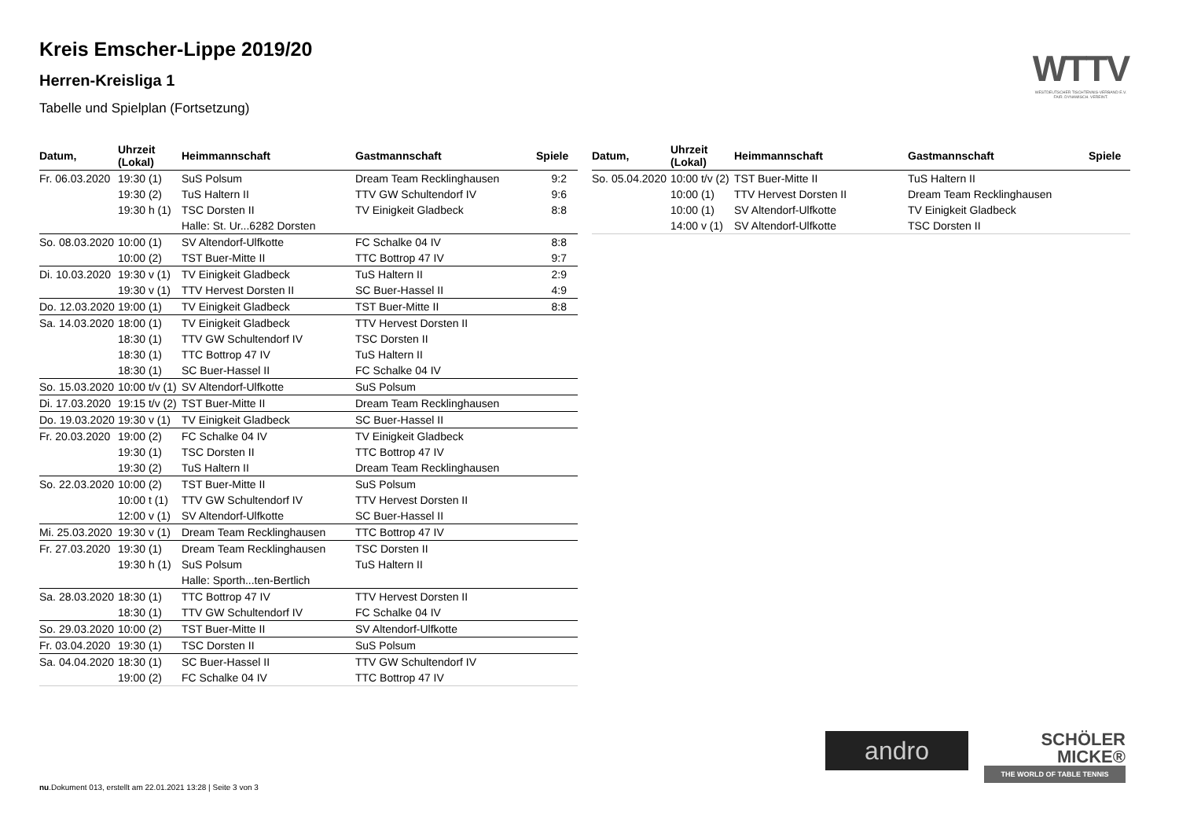Kreis Emscher-Lippe 2019/20
Herren-Kreisliga 1
Tabelle und Spielplan (Fortsetzung)
WTTV
WESTDEUTSCHER TISCHTENNIS-VERBAND E.V. FAIR. DYNAMISCH. VEREINT.
| Datum, | Uhrzeit (Lokal) | Heimmannschaft | Gastmannschaft | Spiele |
| --- | --- | --- | --- | --- |
| Fr. 06.03.2020 | 19:30 (1) | SuS Polsum | Dream Team Recklinghausen | 9:2 |
| | 19:30 (2) | TuS Haltern II | TTV GW Schultendorf IV | 9:6 |
| | 19:30 h (1) | TSC Dorsten II | TV Einigkeit Gladbeck | 8:8 |
| | | Halle: St. Ur...6282 Dorsten | | |
| So. 08.03.2020 | 10:00 (1) | SV Altendorf-Ulfkotte | FC Schalke 04 IV | 8:8 |
| | 10:00 (2) | TST Buer-Mitte II | TTC Bottrop 47 IV | 9:7 |
| Di. 10.03.2020 | 19:30 v (1) | TV Einigkeit Gladbeck | TuS Haltern II | 2:9 |
| | 19:30 v (1) | TTV Hervest Dorsten II | SC Buer-Hassel II | 4:9 |
| Do. 12.03.2020 | 19:00 (1) | TV Einigkeit Gladbeck | TST Buer-Mitte II | 8:8 |
| Sa. 14.03.2020 | 18:00 (1) | TV Einigkeit Gladbeck | TTV Hervest Dorsten II | |
| | 18:30 (1) | TTV GW Schultendorf IV | TSC Dorsten II | |
| | 18:30 (1) | TTC Bottrop 47 IV | TuS Haltern II | |
| | 18:30 (1) | SC Buer-Hassel II | FC Schalke 04 IV | |
| So. 15.03.2020 | 10:00 t/v (1) | SV Altendorf-Ulfkotte | SuS Polsum | |
| Di. 17.03.2020 | 19:15 t/v (2) | TST Buer-Mitte II | Dream Team Recklinghausen | |
| Do. 19.03.2020 | 19:30 v (1) | TV Einigkeit Gladbeck | SC Buer-Hassel II | |
| Fr. 20.03.2020 | 19:00 (2) | FC Schalke 04 IV | TV Einigkeit Gladbeck | |
| | 19:30 (1) | TSC Dorsten II | TTC Bottrop 47 IV | |
| | 19:30 (2) | TuS Haltern II | Dream Team Recklinghausen | |
| So. 22.03.2020 | 10:00 (2) | TST Buer-Mitte II | SuS Polsum | |
| | 10:00 t (1) | TTV GW Schultendorf IV | TTV Hervest Dorsten II | |
| | 12:00 v (1) | SV Altendorf-Ulfkotte | SC Buer-Hassel II | |
| Mi. 25.03.2020 | 19:30 v (1) | Dream Team Recklinghausen | TTC Bottrop 47 IV | |
| Fr. 27.03.2020 | 19:30 (1) | Dream Team Recklinghausen | TSC Dorsten II | |
| | 19:30 h (1) | SuS Polsum | TuS Haltern II | |
| | | Halle: Sporth...ten-Bertlich | | |
| Sa. 28.03.2020 | 18:30 (1) | TTC Bottrop 47 IV | TTV Hervest Dorsten II | |
| | 18:30 (1) | TTV GW Schultendorf IV | FC Schalke 04 IV | |
| So. 29.03.2020 | 10:00 (2) | TST Buer-Mitte II | SV Altendorf-Ulfkotte | |
| Fr. 03.04.2020 | 19:30 (1) | TSC Dorsten II | SuS Polsum | |
| Sa. 04.04.2020 | 18:30 (1) | SC Buer-Hassel II | TTV GW Schultendorf IV | |
| | 19:00 (2) | FC Schalke 04 IV | TTC Bottrop 47 IV | |
| Datum, | Uhrzeit (Lokal) | Heimmannschaft | Gastmannschaft | Spiele |
| --- | --- | --- | --- | --- |
| So. 05.04.2020 | 10:00 t/v (2) | TST Buer-Mitte II | TuS Haltern II | |
| | 10:00 (1) | TTV Hervest Dorsten II | Dream Team Recklinghausen | |
| | 10:00 (1) | SV Altendorf-Ulfkotte | TV Einigkeit Gladbeck | |
| | 14:00 v (1) | SV Altendorf-Ulfkotte | TSC Dorsten II | |
andro
SCHÖLER
MICKE®
THE WORLD OF TABLE TENNIS
nu.Dokument 013, erstellt am 22.01.2021 13:28 | Seite 3 von 3